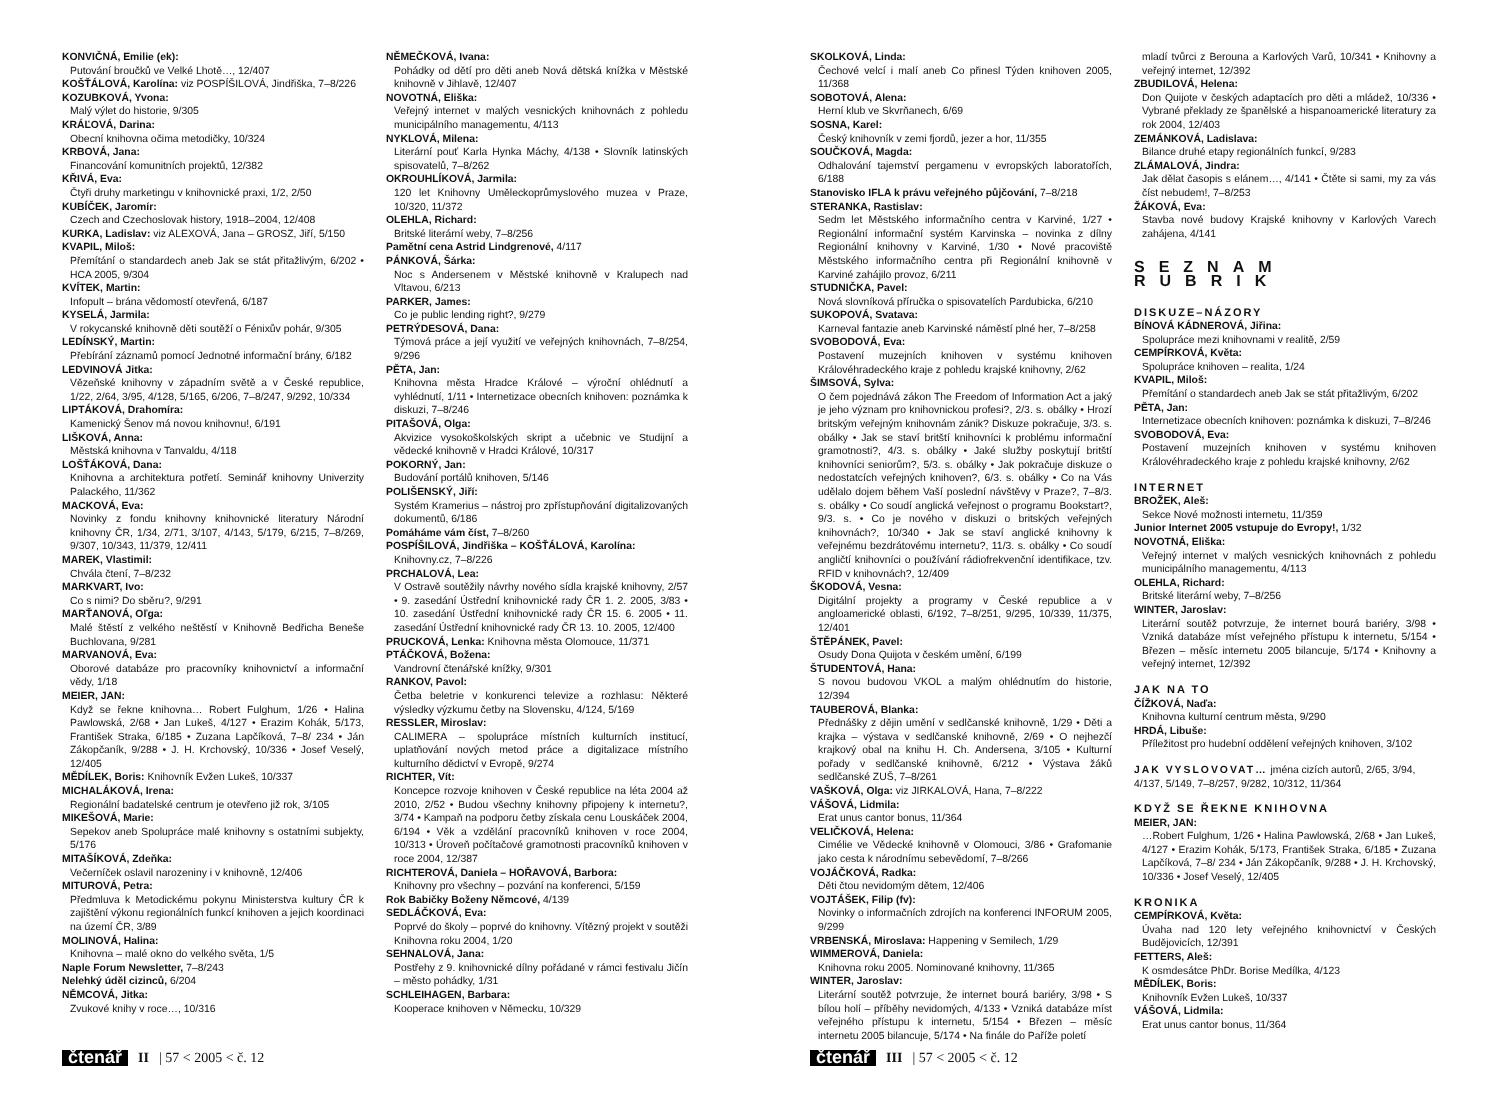KONVIČNÁ, Emilie (ek):
Putování broučků ve Velké Lhotě…, 12/407
KOŠŤÁLOVÁ, Karolína: viz POSPÍŠILOVÁ, Jindřiška, 7–8/226
KOZUBKOVÁ, Yvona:
Malý výlet do historie, 9/305
KRÁĽOVÁ, Darina:
Obecní knihovna očima metodičky, 10/324
KRBOVÁ, Jana:
Financování komunitních projektů, 12/382
KŘIVÁ, Eva:
Čtyři druhy marketingu v knihovnické praxi, 1/2, 2/50
KUBÍČEK, Jaromír:
Czech and Czechoslovak history, 1918–2004, 12/408
KURKA, Ladislav: viz ALEXOVÁ, Jana – GROSZ, Jiří, 5/150
KVAPIL, Miloš:
Přemítání o standardech aneb Jak se stát přitažlivým, 6/202 • HCA 2005, 9/304
KVÍTEK, Martin:
Infopult – brána vědomostí otevřená, 6/187
KYSELÁ, Jarmila:
V rokycanské knihovně děti soutěží o Fénixův pohár, 9/305
LEDÍNSKÝ, Martin:
Přebírání záznamů pomocí Jednotné informační brány, 6/182
LEDVINOVÁ Jitka:
Vězeňské knihovny v západním světě a v České republice, 1/22, 2/64, 3/95, 4/128, 5/165, 6/206, 7–8/247, 9/292, 10/334
LIPTÁKOVÁ, Drahomíra:
Kamenický Šenov má novou knihovnu!, 6/191
LIŠKOVÁ, Anna:
Městská knihovna v Tanvaldu, 4/118
LOŠŤÁKOVÁ, Dana:
Knihovna a architektura potřetí. Seminář knihovny Univerzity Palackého, 11/362
MACKOVÁ, Eva:
Novinky z fondu knihovny knihovnické literatury Národní knihovny ČR, 1/34, 2/71, 3/107, 4/143, 5/179, 6/215, 7–8/269, 9/307, 10/343, 11/379, 12/411
MAREK, Vlastimil:
Chvála čtení, 7–8/232
MARKVART, Ivo:
Co s nimi? Do sběru?, 9/291
MARŤANOVÁ, Oľga:
Malé štěstí z velkého neštěstí v Knihovně Bedřicha Beneše Buchlovana, 9/281
MARVANOVÁ, Eva:
Oborové databáze pro pracovníky knihovnictví a informační vědy, 1/18
MEIER, JAN:
Když se řekne knihovna… Robert Fulghum, 1/26 • Halina Pawlowská, 2/68 • Jan Lukeš, 4/127 • Erazim Kohák, 5/173, František Straka, 6/185 • Zuzana Lapčíková, 7–8/ 234 • Ján Zákopčaník, 9/288 • J. H. Krchovský, 10/336 • Josef Veselý, 12/405
MĚDÍLEK, Boris: Knihovník Evžen Lukeš, 10/337
MICHALÁKOVÁ, Irena:
Regionální badatelské centrum je otevřeno již rok, 3/105
MIKEŠOVÁ, Marie:
Sepekov aneb Spolupráce malé knihovny s ostatními subjekty, 5/176
MITAŠÍKOVÁ, Zdeňka:
Večerníček oslavil narozeniny i v knihovně, 12/406
MITUROVÁ, Petra:
Předmluva k Metodickému pokynu Ministerstva kultury ČR k zajištění výkonu regionálních funkcí knihoven a jejich koordinaci na území ČR, 3/89
MOLINOVÁ, Halina:
Knihovna – malé okno do velkého světa, 1/5
Naple Forum Newsletter, 7–8/243
Nelehký úděl cizinců, 6/204
NĚMCOVÁ, Jitka:
Zvukové knihy v roce…, 10/316
NĚMEČKOVÁ, Ivana:
Pohádky od dětí pro děti aneb Nová dětská knížka v Městské knihovně v Jihlavě, 12/407
NOVOTNÁ, Eliška:
Veřejný internet v malých vesnických knihovnách z pohledu municipálního managementu, 4/113
NYKLOVÁ, Milena:
Literární pouť Karla Hynka Máchy, 4/138 • Slovník latinských spisovatelů, 7–8/262
OKROUHLÍKOVÁ, Jarmila:
120 let Knihovny Uměleckoprůmyslového muzea v Praze, 10/320, 11/372
OLEHLA, Richard:
Britské literární weby, 7–8/256
Pamětní cena Astrid Lindgrenové, 4/117
PÁNKOVÁ, Šárka:
Noc s Andersenem v Městské knihovně v Kralupech nad Vltavou, 6/213
PARKER, James:
Co je public lending right?, 9/279
PETRÝDESOVÁ, Dana:
Týmová práce a její využití ve veřejných knihovnách, 7–8/254, 9/296
PĚTA, Jan:
Knihovna města Hradce Králové – výroční ohlédnutí a vyhlédnutí, 1/11 • Internetizace obecních knihoven: poznámka k diskuzi, 7–8/246
PITAŠOVÁ, Olga:
Akvizice vysokoškolských skript a učebnic ve Studijní a vědecké knihovně v Hradci Králové, 10/317
POKORNÝ, Jan:
Budování portálů knihoven, 5/146
POLIŠENSKÝ, Jiří:
Systém Kramerius – nástroj pro zpřístupňování digitalizovaných dokumentů, 6/186
Pomáháme vám číst, 7–8/260
POSPÍŠILOVÁ, Jindřiška – KOŠŤÁLOVÁ, Karolína:
Knihovny.cz, 7–8/226
PRCHALOVÁ, Lea:
V Ostravě soutěžily návrhy nového sídla krajské knihovny, 2/57 • 9. zasedání Ústřední knihovnické rady ČR 1. 2. 2005, 3/83 • 10. zasedání Ústřední knihovnické rady ČR 15. 6. 2005 • 11. zasedání Ústřední knihovnické rady ČR 13. 10. 2005, 12/400
PRUCKOVÁ, Lenka: Knihovna města Olomouce, 11/371
PTÁČKOVÁ, Božena:
Vandrovní čtenářské knížky, 9/301
RANKOV, Pavol:
Četba beletrie v konkurenci televize a rozhlasu: Některé výsledky výzkumu četby na Slovensku, 4/124, 5/169
RESSLER, Miroslav:
CALIMERA – spolupráce místních kulturních institucí, uplatňování nových metod práce a digitalizace místního kulturního dědictví v Evropě, 9/274
RICHTER, Vít:
Koncepce rozvoje knihoven v České republice na léta 2004 až 2010, 2/52 • Budou všechny knihovny připojeny k internetu?, 3/74 • Kampaň na podporu četby získala cenu Louskáček 2004, 6/194 • Věk a vzdělání pracovníků knihoven v roce 2004, 10/313 • Úroveň počítačové gramotnosti pracovníků knihoven v roce 2004, 12/387
RICHTEROVÁ, Daniela – HOŘAVOVÁ, Barbora:
Knihovny pro všechny – pozvání na konferenci, 5/159
Rok Babičky Boženy Němcové, 4/139
SEDLÁČKOVÁ, Eva:
Poprvé do školy – poprvé do knihovny. Vítězný projekt v soutěži Knihovna roku 2004, 1/20
SEHNALOVÁ, Jana:
Postřehy z 9. knihovnické dílny pořádané v rámci festivalu Jičín – město pohádky, 1/31
SCHLEIHAGEN, Barbara:
Kooperace knihoven v Německu, 10/329
čtenář II | 57 < 2005 < č. 12
SKOLKOVÁ, Linda:
Čechové velcí i malí aneb Co přinesl Týden knihoven 2005, 11/368
SOBOTOVÁ, Alena:
Herní klub ve Skvrňanech, 6/69
SOSNA, Karel:
Český knihovník v zemi fjordů, jezer a hor, 11/355
SOUČKOVÁ, Magda:
Odhalování tajemství pergamenu v evropských laboratořích, 6/188
Stanovisko IFLA k právu veřejného půjčování, 7–8/218
STERANKA, Rastislav:
Sedm let Městského informačního centra v Karviné, 1/27 • Regionální informační systém Karvinska – novinka z dílny Regionální knihovny v Karviné, 1/30 • Nové pracoviště Městského informačního centra při Regionální knihovně v Karviné zahájilo provoz, 6/211
STUDNIČKA, Pavel:
Nová slovníková příručka o spisovatelích Pardubicka, 6/210
SUKOPOVÁ, Svatava:
Karneval fantazie aneb Karvinské náměstí plné her, 7–8/258
SVOBODOVÁ, Eva:
Postavení muzejních knihoven v systému knihoven Královéhradeckého kraje z pohledu krajské knihovny, 2/62
ŠIMSOVÁ, Sylva:
O čem pojednává zákon The Freedom of Information Act a jaký je jeho význam pro knihovnickou profesi?, 2/3. s. obálky • Hrozí britským veřejným knihovnám zánik? Diskuze pokračuje, 3/3. s. obálky • Jak se staví britští knihovníci k problému informační gramotnosti?, 4/3. s. obálky • Jaké služby poskytují britští knihovníci seniorům?, 5/3. s. obálky • Jak pokračuje diskuze o nedostatcích veřejných knihoven?, 6/3. s. obálky • Co na Vás udělalo dojem během Vaší poslední návštěvy v Praze?, 7–8/3. s. obálky • Co soudí anglická veřejnost o programu Bookstart?, 9/3. s. • Co je nového v diskuzi o britských veřejných knihovnách?, 10/340 • Jak se staví anglické knihovny k veřejnému bezdrátovému internetu?, 11/3. s. obálky • Co soudí angličtí knihovníci o používání rádiofrekvenční identifikace, tzv. RFID v knihovnách?, 12/409
ŠKODOVÁ, Vesna:
Digitální projekty a programy v České republice a v angloamerické oblasti, 6/192, 7–8/251, 9/295, 10/339, 11/375, 12/401
ŠTĚPÁNEK, Pavel:
Osudy Dona Quijota v českém umění, 6/199
ŠTUDENTOVÁ, Hana:
S novou budovou VKOL a malým ohlédnutím do historie, 12/394
TAUBEROVÁ, Blanka:
Přednášky z dějin umění v sedlčanské knihovně, 1/29 • Děti a krajka – výstava v sedlčanské knihovně, 2/69 • O nejhezčí krajkový obal na knihu H. Ch. Andersena, 3/105 • Kulturní pořady v sedlčanské knihovně, 6/212 • Výstava žáků sedlčanské ZUŠ, 7–8/261
VAŠKOVÁ, Olga: viz JIRKALOVÁ, Hana, 7–8/222
VÁŠOVÁ, Lidmila:
Erat unus cantor bonus, 11/364
VELIČKOVÁ, Helena:
Cimélie ve Vědecké knihovně v Olomouci, 3/86 • Grafomanie jako cesta k národnímu sebevědomí, 7–8/266
VOJÁČKOVÁ, Radka:
Děti čtou nevidomým dětem, 12/406
VOJTÁŠEK, Filip (fv):
Novinky o informačních zdrojích na konferenci INFORUM 2005, 9/299
VRBENSKÁ, Miroslava: Happening v Semilech, 1/29
WIMMEROVÁ, Daniela:
Knihovna roku 2005. Nominované knihovny, 11/365
WINTER, Jaroslav:
Literární soutěž potvrzuje, že internet bourá bariéry, 3/98 • S bílou holí – příběhy nevidomých, 4/133 • Vzniká databáze míst veřejného přístupu k internetu, 5/154 • Březen – měsíc internetu 2005 bilancuje, 5/174 • Na finále do Paříže poletí
mladí tvůrci z Berouna a Karlových Varů, 10/341 • Knihovny a veřejný internet, 12/392
ZBUDILOVÁ, Helena:
Don Quijote v českých adaptacích pro děti a mládež, 10/336 • Vybrané překlady ze španělské a hispanoamerické literatury za rok 2004, 12/403
ZEMÁNKOVÁ, Ladislava:
Bilance druhé etapy regionálních funkcí, 9/283
ZLÁMALOVÁ, Jindra:
Jak dělat časopis s elánem…, 4/141 • Čtěte si sami, my za vás číst nebudem!, 7–8/253
ŽÁKOVÁ, Eva:
Stavba nové budovy Krajské knihovny v Karlových Varech zahájena, 4/141
SEZNAM RUBRIK
DISKUZE–NÁZORY
BÍNOVÁ KÁDNEROVÁ, Jiřina:
Spolupráce mezi knihovnami v realitě, 2/59
CEMPÍRKOVÁ, Květa:
Spolupráce knihoven – realita, 1/24
KVAPIL, Miloš:
Přemítání o standardech aneb Jak se stát přitažlivým, 6/202
PĚTA, Jan:
Internetizace obecních knihoven: poznámka k diskuzi, 7–8/246
SVOBODOVÁ, Eva:
Postavení muzejních knihoven v systému knihoven Královéhradeckého kraje z pohledu krajské knihovny, 2/62
INTERNET
BROŽEK, Aleš:
Sekce Nové možnosti internetu, 11/359
Junior Internet 2005 vstupuje do Evropy!, 1/32
NOVOTNÁ, Eliška:
Veřejný internet v malých vesnických knihovnách z pohledu municipálního managementu, 4/113
OLEHLA, Richard:
Britské literární weby, 7–8/256
WINTER, Jaroslav:
Literární soutěž potvrzuje, že internet bourá bariéry, 3/98 • Vzniká databáze míst veřejného přístupu k internetu, 5/154 • Březen – měsíc internetu 2005 bilancuje, 5/174 • Knihovny a veřejný internet, 12/392
JAK NA TO
ČÍŽKOVÁ, Naďa:
Knihovna kulturní centrum města, 9/290
HRDÁ, Libuše:
Příležitost pro hudební oddělení veřejných knihoven, 3/102
JAK VYSLOVOVAT… jména cizích autorů, 2/65, 3/94, 4/137, 5/149, 7–8/257, 9/282, 10/312, 11/364
KDYŽ SE ŘEKNE KNIHOVNA
MEIER, JAN:
…Robert Fulghum, 1/26 • Halina Pawlowská, 2/68 • Jan Lukeš, 4/127 • Erazim Kohák, 5/173, František Straka, 6/185 • Zuzana Lapčíková, 7–8/ 234 • Ján Zákopčaník, 9/288 • J. H. Krchovský, 10/336 • Josef Veselý, 12/405
KRONIKA
CEMPÍRKOVÁ, Květa:
Úvaha nad 120 lety veřejného knihovnictví v Českých Budějovicích, 12/391
FETTERS, Aleš:
K osmdesátce PhDr. Borise Medílka, 4/123
MĚDÍLEK, Boris:
Knihovník Evžen Lukeš, 10/337
VÁŠOVÁ, Lidmila:
Erat unus cantor bonus, 11/364
čtenář III | 57 < 2005 < č. 12